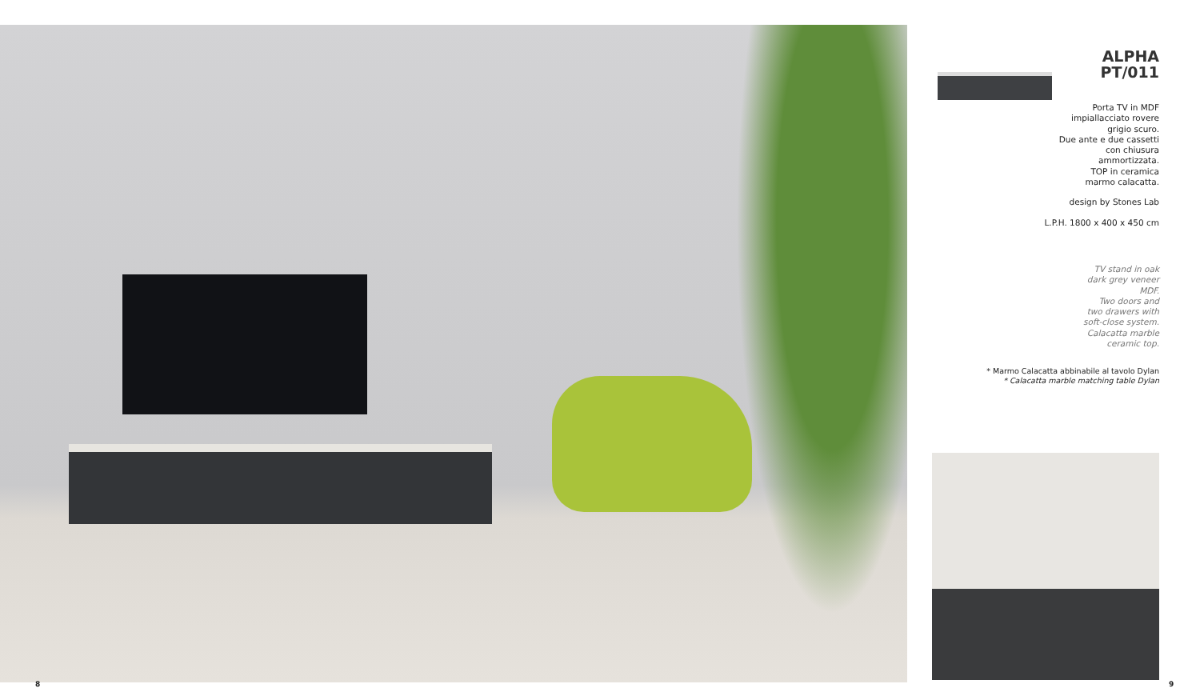ALPHA
PT/011
Porta TV in MDF
impiallacciato rovere
grigio scuro.
Due ante e due cassetti
con chiusura
ammortizzata.
TOP in ceramica
marmo calacatta.
design by Stones Lab
L.P.H. 1800 x 400 x 450 cm
TV stand in oak
dark grey veneer
MDF.
Two doors and
two drawers with
soft-close system.
Calacatta marble
ceramic top.
* Marmo Calacatta abbinabile al tavolo Dylan
* Calacatta marble matching table Dylan
8 9